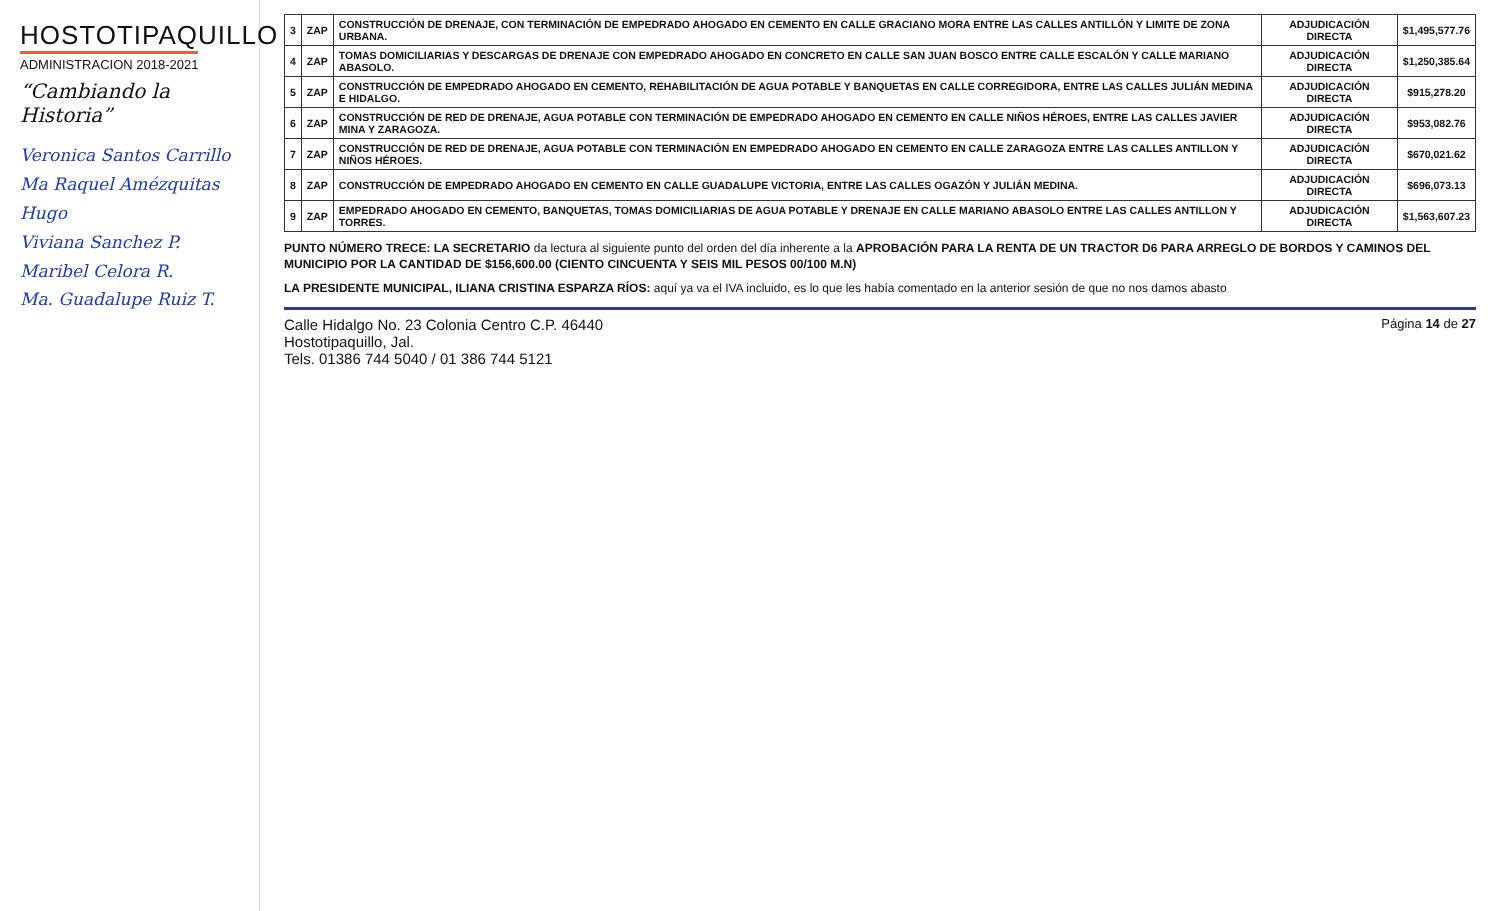HOSTOTIPAQUILLO
ADMINISTRACION 2018-2021
“Cambiando la Historia”
Veronica Santos Carrillo
Ma Raquel Amézquitas
Hugo
Viviana Sanchez P.
Maribel Celora R.
Ma. Guadalupe Ruiz T.
| 3 | ZAP | CONSTRUCCIÓN DE DRENAJE, CON TERMINACIÓN DE EMPEDRADO AHOGADO EN CEMENTO EN CALLE GRACIANO MORA ENTRE LAS CALLES ANTILLÓN Y LIMITE DE ZONA URBANA. | ADJUDICACIÓN DIRECTA | $1,495,577.76 |
| 4 | ZAP | TOMAS DOMICILIARIAS Y DESCARGAS DE DRENAJE CON EMPEDRADO AHOGADO EN CONCRETO EN CALLE SAN JUAN BOSCO ENTRE CALLE ESCALÓN Y CALLE MARIANO ABASOLO. | ADJUDICACIÓN DIRECTA | $1,250,385.64 |
| 5 | ZAP | CONSTRUCCIÓN DE EMPEDRADO AHOGADO EN CEMENTO, REHABILITACIÓN DE AGUA POTABLE Y BANQUETAS EN CALLE CORREGIDORA, ENTRE LAS CALLES JULIÁN MEDINA E HIDALGO. | ADJUDICACIÓN DIRECTA | $915,278.20 |
| 6 | ZAP | CONSTRUCCIÓN DE RED DE DRENAJE, AGUA POTABLE CON TERMINACIÓN DE EMPEDRADO AHOGADO EN CEMENTO EN CALLE NIÑOS HÉROES, ENTRE LAS CALLES JAVIER MINA Y ZARAGOZA. | ADJUDICACIÓN DIRECTA | $953,082.76 |
| 7 | ZAP | CONSTRUCCIÓN DE RED DE DRENAJE, AGUA POTABLE CON TERMINACIÓN EN EMPEDRADO AHOGADO EN CEMENTO EN CALLE ZARAGOZA ENTRE LAS CALLES ANTILLON Y NIÑOS HÉROES. | ADJUDICACIÓN DIRECTA | $670,021.62 |
| 8 | ZAP | CONSTRUCCIÓN DE EMPEDRADO AHOGADO EN CEMENTO EN CALLE GUADALUPE VICTORIA, ENTRE LAS CALLES OGAZÓN Y JULIÁN MEDINA. | ADJUDICACIÓN DIRECTA | $696,073.13 |
| 9 | ZAP | EMPEDRADO AHOGADO EN CEMENTO, BANQUETAS, TOMAS DOMICILIARIAS DE AGUA POTABLE Y DRENAJE EN CALLE MARIANO ABASOLO ENTRE LAS CALLES ANTILLON Y TORRES. | ADJUDICACIÓN DIRECTA | $1,563,607.23 |
PUNTO NÚMERO TRECE: LA SECRETARIO da lectura al siguiente punto del orden del día inherente a la APROBACIÓN PARA LA RENTA DE UN TRACTOR D6 PARA ARREGLO DE BORDOS Y CAMINOS DEL MUNICIPIO POR LA CANTIDAD DE $156,600.00 (CIENTO CINCUENTA Y SEIS MIL PESOS 00/100 M.N)
LA PRESIDENTE MUNICIPAL, ILIANA CRISTINA ESPARZA RÍOS: aquí ya va el IVA incluido, es lo que les había comentado en la anterior sesión de que no nos damos abasto
Calle Hidalgo No. 23 Colonia Centro C.P. 46440
Hostotipaquillo, Jal.
Tels. 01386 744 5040 / 01 386 744 5121
Página 14 de 27